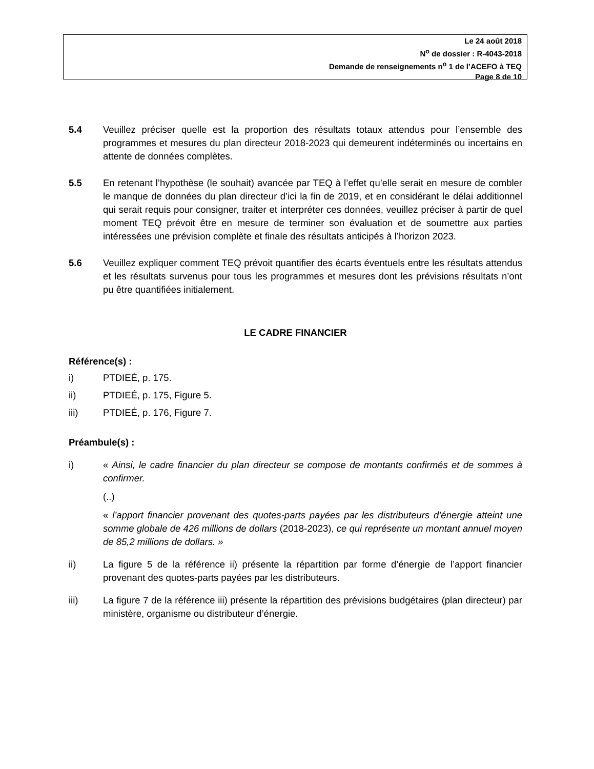Le 24 août 2018
N<sup>o</sup> de dossier : R-4043-2018
Demande de renseignements n<sup>o</sup> 1 de l’ACEFO à TEQ
Page 8 de 10
5.4 Veuillez préciser quelle est la proportion des résultats totaux attendus pour l’ensemble des programmes et mesures du plan directeur 2018-2023 qui demeurent indéterminés ou incertains en attente de données complètes.
5.5 En retenant l’hypothèse (le souhait) avancée par TEQ à l’effet qu’elle serait en mesure de combler le manque de données du plan directeur d’ici la fin de 2019, et en considérant le délai additionnel qui serait requis pour consigner, traiter et interpréter ces données, veuillez préciser à partir de quel moment TEQ prévoit être en mesure de terminer son évaluation et de soumettre aux parties intéressées une prévision complète et finale des résultats anticipés à l’horizon 2023.
5.6 Veuillez expliquer comment TEQ prévoit quantifier des écarts éventuels entre les résultats attendus et les résultats survenus pour tous les programmes et mesures dont les prévisions résultats n’ont pu être quantifiées initialement.
LE CADRE FINANCIER
Référence(s) :
i) PTDIEÉ, p. 175.
ii) PTDIEÉ, p. 175, Figure 5.
iii) PTDIEÉ, p. 176, Figure 7.
Préambule(s) :
i) « Ainsi, le cadre financier du plan directeur se compose de montants confirmés et de sommes à confirmer.
(..)
« l’apport financier provenant des quotes-parts payées par les distributeurs d’énergie atteint une somme globale de 426 millions de dollars (2018-2023), ce qui représente un montant annuel moyen de 85,2 millions de dollars. »
ii) La figure 5 de la référence ii) présente la répartition par forme d’énergie de l’apport financier provenant des quotes-parts payées par les distributeurs.
iii) La figure 7 de la référence iii) présente la répartition des prévisions budgétaires (plan directeur) par ministère, organisme ou distributeur d’énergie.